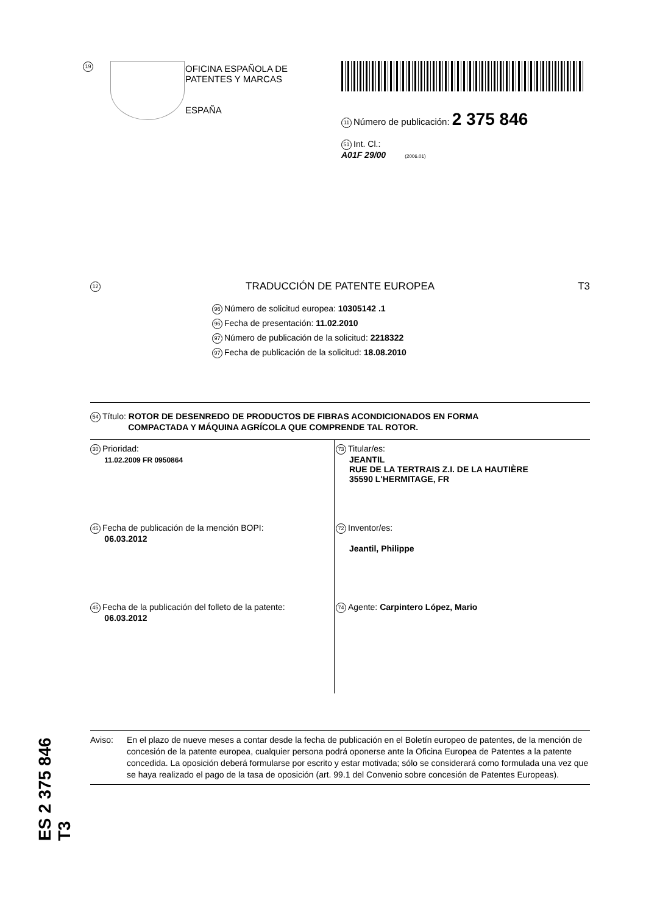19
OFICINA ESPAÑOLA DE
PATENTES Y MARCAS
ESPAÑA
11 Número de publicación: 2 375 846
51 Int. Cl.:
A01F 29/00 (2006.01)
12 TRADUCCIÓN DE PATENTE EUROPEA T3
96 Número de solicitud europea: 10305142 .1
96 Fecha de presentación: 11.02.2010
97 Número de publicación de la solicitud: 2218322
97 Fecha de publicación de la solicitud: 18.08.2010
54 Título: ROTOR DE DESENREDO DE PRODUCTOS DE FIBRAS ACONDICIONADOS EN FORMA
COMPACTADA Y MÁQUINA AGRÍCOLA QUE COMPRENDE TAL ROTOR.
30 Prioridad:
11.02.2009 FR 0950864
45 Fecha de publicación de la mención BOPI:
06.03.2012
45 Fecha de la publicación del folleto de la patente:
06.03.2012
73 Titular/es:
JEANTIL
RUE DE LA TERTRAIS Z.I. DE LA HAUTIÈRE
35590 L'HERMITAGE, FR
72 Inventor/es:
Jeantil, Philippe
74 Agente: Carpintero López, Mario
Aviso: En el plazo de nueve meses a contar desde la fecha de publicación en el Boletín europeo de patentes, de la mención de concesión de la patente europea, cualquier persona podrá oponerse ante la Oficina Europea de Patentes a la patente concedida. La oposición deberá formularse por escrito y estar motivada; sólo se considerará como formulada una vez que se haya realizado el pago de la tasa de oposición (art. 99.1 del Convenio sobre concesión de Patentes Europeas).
ES 2 375 846 T3